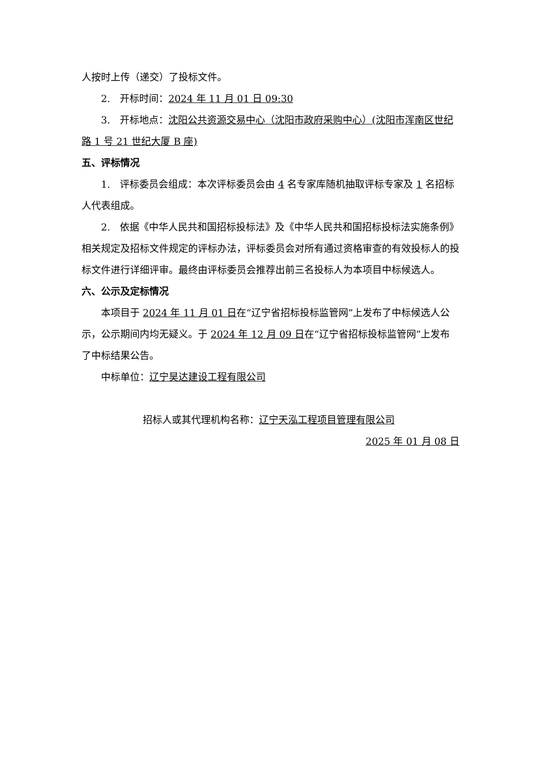人按时上传（递交）了投标文件。
2.　开标时间：2024 年 11 月 01 日 09:30
3.　开标地点：沈阳公共资源交易中心（沈阳市政府采购中心）(沈阳市浑南区世纪路 1 号 21 世纪大厦 B 座)
五、评标情况
1.　评标委员会组成：本次评标委员会由 4 名专家库随机抽取评标专家及 1 名招标人代表组成。
2.　依据《中华人民共和国招标投标法》及《中华人民共和国招标投标法实施条例》相关规定及招标文件规定的评标办法，评标委员会对所有通过资格审查的有效投标人的投标文件进行详细评审。最终由评标委员会推荐出前三名投标人为本项目中标候选人。
六、公示及定标情况
本项目于 2024 年 11 月 01 日在“辽宁省招标投标监管网”上发布了中标候选人公示，公示期间内均无疑义。于 2024 年 12 月 09 日在“辽宁省招标投标监管网”上发布了中标结果公告。
中标单位：辽宁昊达建设工程有限公司
招标人或其代理机构名称：辽宁天泓工程项目管理有限公司
2025 年 01 月 08 日